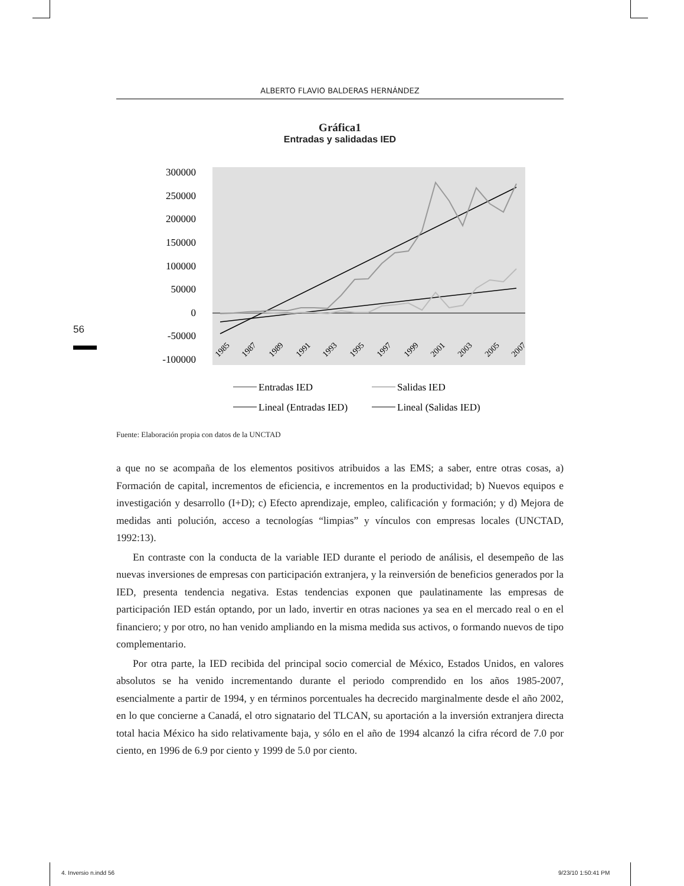ALBERTO FLAVIO BALDERAS HERNÁNDEZ
Gráfica1
Entradas y salidadas IED
300000
250000
200000
150000
100000
50000
0
-50000
-100000
1985
1987
1989
1991
1993
1995
1997
1999
2001
2003
2005
2007
Entradas IED
Salidas IED
Lineal (Entradas IED)
Lineal (Salidas IED)
56
Fuente: Elaboración propia con datos de la UNCTAD
a que no se acompaña de los elementos positivos atribuidos a las EMS; a saber, entre otras cosas, a) Formación de capital, incrementos de eficiencia, e incrementos en la productividad; b) Nuevos equipos e investigación y desarrollo (I+D); c) Efecto aprendizaje, empleo, calificación y formación; y d) Mejora de medidas anti polución, acceso a tecnologías “limpias” y vínculos con empresas locales (UNCTAD, 1992:13).
En contraste con la conducta de la variable IED durante el periodo de análisis, el desempeño de las nuevas inversiones de empresas con participación extranjera, y la reinversión de beneficios generados por la IED, presenta tendencia negativa. Estas tendencias exponen que paulatinamente las empresas de participación IED están optando, por un lado, invertir en otras naciones ya sea en el mercado real o en el financiero; y por otro, no han venido ampliando en la misma medida sus activos, o formando nuevos de tipo complementario.
Por otra parte, la IED recibida del principal socio comercial de México, Estados Unidos, en valores absolutos se ha venido incrementando durante el periodo comprendido en los años 1985-2007, esencialmente a partir de 1994, y en términos porcentuales ha decrecido marginalmente desde el año 2002, en lo que concierne a Canadá, el otro signatario del TLCAN, su aportación a la inversión extranjera directa total hacia México ha sido relativamente baja, y sólo en el año de 1994 alcanzó la cifra récord de 7.0 por ciento, en 1996 de 6.9 por ciento y 1999 de 5.0 por ciento.
4. Inversio n.indd 56 9/23/10 1:50:41 PM